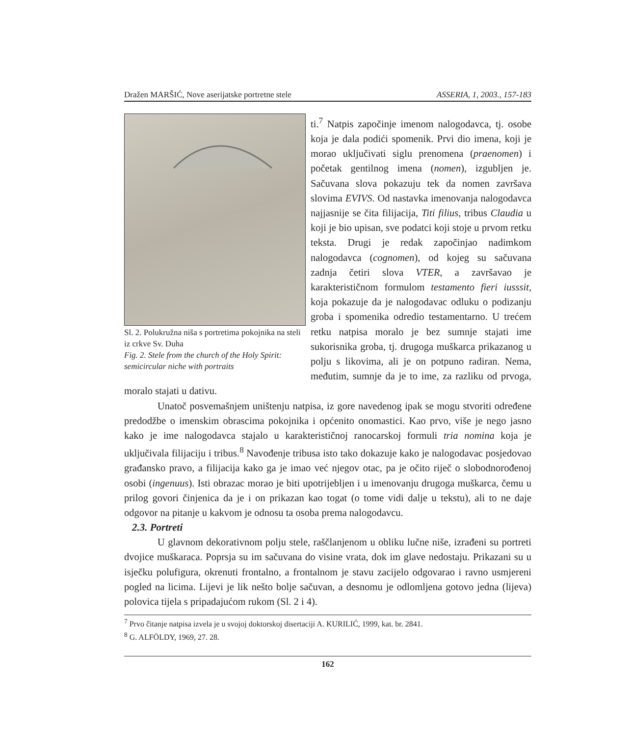Dražen MARŠIĆ, Nove aserijatske portretne stele ASSERIA, 1, 2003., 157-183
Sl. 2. Polukružna niša s portretima pokojnika na steli iz crkve Sv. Duha
Fig. 2. Stele from the church of the Holy Spirit: semicircular niche with portraits
ti.<sup>7</sup> Natpis započinje imenom nalogodavca, tj. osobe koja je dala podići spomenik. Prvi dio imena, koji je morao uključivati siglu prenomena (praenomen) i početak gentilnog imena (nomen), izgubljen je. Sačuvana slova pokazuju tek da nomen završava slovima EVIVS. Od nastavka imenovanja nalogodavca najjasnije se čita filijacija, Titi filius, tribus Claudia u koji je bio upisan, sve podatci koji stoje u prvom retku teksta. Drugi je redak započinjao nadimkom nalogodavca (cognomen), od kojeg su sačuvana zadnja četiri slova VTER, a završavao je karakterističnom formulom testamento fieri iusssit, koja pokazuje da je nalogodavac odluku o podizanju groba i spomenika odredio testamentarno. U trećem retku natpisa moralo je bez sumnje stajati ime sukorisnika groba, tj. drugoga muškarca prikazanog u polju s likovima, ali je on potpuno radiran. Nema, međutim, sumnje da je to ime, za razliku od prvoga, moralo stajati u dativu.
Unatoč posvemašnjem uništenju natpisa, iz gore navedenog ipak se mogu stvoriti određene predodžbe o imenskim obrascima pokojnika i općenito onomastici. Kao prvo, više je nego jasno kako je ime nalogodavca stajalo u karakterističnoj ranocarskoj formuli tria nomina koja je uključivala filijaciju i tribus.<sup>8</sup> Navođenje tribusa isto tako dokazuje kako je nalogodavac posjedovao građansko pravo, a filijacija kako ga je imao već njegov otac, pa je očito riječ o slobodnorođenoj osobi (ingenuus). Isti obrazac morao je biti upotrijebljen i u imenovanju drugoga muškarca, čemu u prilog govori činjenica da je i on prikazan kao togat (o tome vidi dalje u tekstu), ali to ne daje odgovor na pitanje u kakvom je odnosu ta osoba prema nalogodavcu.
2.3. Portreti
U glavnom dekorativnom polju stele, raščlanjenom u obliku lučne niše, izrađeni su portreti dvojice muškaraca. Poprsja su im sačuvana do visine vrata, dok im glave nedostaju. Prikazani su u isječku polufigura, okrenuti frontalno, a frontalnom je stavu zacijelo odgovarao i ravno usmjereni pogled na licima. Lijevi je lik nešto bolje sačuvan, a desnomu je odlomljena gotovo jedna (lijeva) polovica tijela s pripadajućom rukom (Sl. 2 i 4).
<sup>7</sup> Prvo čitanje natpisa izvela je u svojoj doktorskoj disertaciji A. KURILIĆ, 1999, kat. br. 2841.
<sup>8</sup> G. ALFÖLDY, 1969, 27. 28.
162